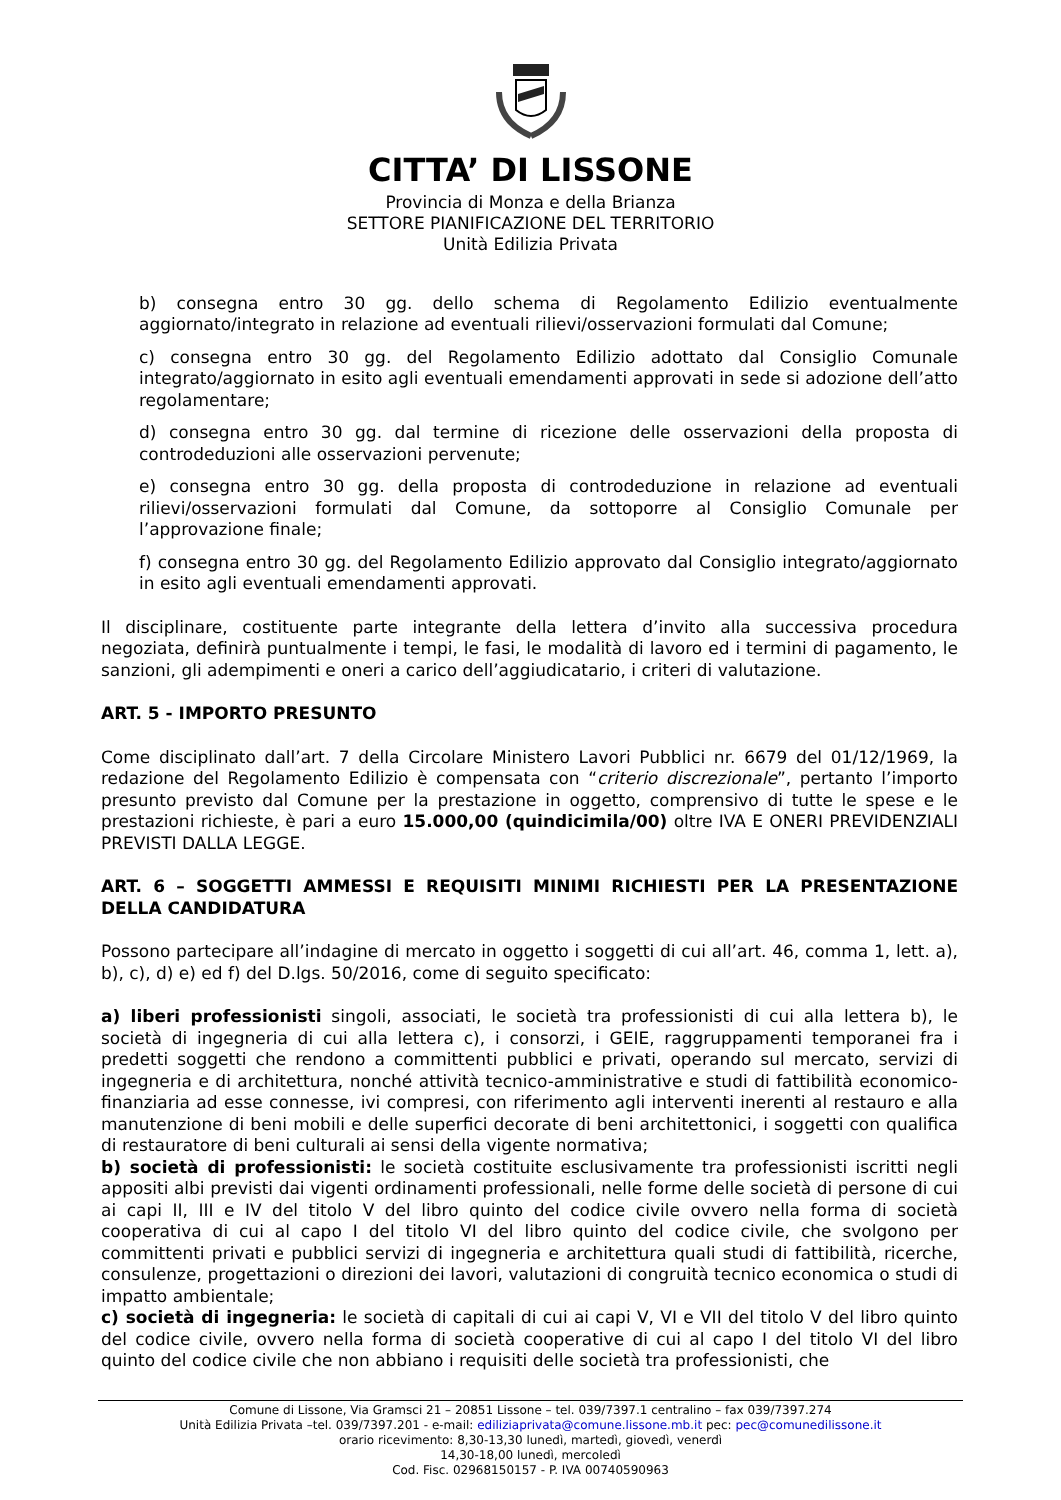CITTA’ DI LISSONE
Provincia di Monza e della Brianza
SETTORE PIANIFICAZIONE DEL TERRITORIO
Unità Edilizia Privata
b) consegna entro 30 gg. dello schema di Regolamento Edilizio eventualmente aggiornato/integrato in relazione ad eventuali rilievi/osservazioni formulati dal Comune;
c) consegna entro 30 gg. del Regolamento Edilizio adottato dal Consiglio Comunale integrato/aggiornato in esito agli eventuali emendamenti approvati in sede si adozione dell’atto regolamentare;
d) consegna entro 30 gg. dal termine di ricezione delle osservazioni della proposta di controdeduzioni alle osservazioni pervenute;
e) consegna entro 30 gg. della proposta di controdeduzione in relazione ad eventuali rilievi/osservazioni formulati dal Comune, da sottoporre al Consiglio Comunale per l’approvazione finale;
f) consegna entro 30 gg. del Regolamento Edilizio approvato dal Consiglio integrato/aggiornato in esito agli eventuali emendamenti approvati.
Il disciplinare, costituente parte integrante della lettera d’invito alla successiva procedura negoziata, definirà puntualmente i tempi, le fasi, le modalità di lavoro ed i termini di pagamento, le sanzioni, gli adempimenti e oneri a carico dell’aggiudicatario, i criteri di valutazione.
ART. 5 - IMPORTO PRESUNTO
Come disciplinato dall’art. 7 della Circolare Ministero Lavori Pubblici nr. 6679 del 01/12/1969, la redazione del Regolamento Edilizio è compensata con “criterio discrezionale”, pertanto l’importo presunto previsto dal Comune per la prestazione in oggetto, comprensivo di tutte le spese e le prestazioni richieste, è pari a euro 15.000,00 (quindicimila/00) oltre IVA E ONERI PREVIDENZIALI PREVISTI DALLA LEGGE.
ART. 6 – SOGGETTI AMMESSI E REQUISITI MINIMI RICHIESTI PER LA PRESENTAZIONE DELLA CANDIDATURA
Possono partecipare all’indagine di mercato in oggetto i soggetti di cui all’art. 46, comma 1, lett. a), b), c), d) e) ed f) del D.lgs. 50/2016, come di seguito specificato:
a) liberi professionisti singoli, associati, le società tra professionisti di cui alla lettera b), le società di ingegneria di cui alla lettera c), i consorzi, i GEIE, raggruppamenti temporanei fra i predetti soggetti che rendono a committenti pubblici e privati, operando sul mercato, servizi di ingegneria e di architettura, nonché attività tecnico-amministrative e studi di fattibilità economico-finanziaria ad esse connesse, ivi compresi, con riferimento agli interventi inerenti al restauro e alla manutenzione di beni mobili e delle superfici decorate di beni architettonici, i soggetti con qualifica di restauratore di beni culturali ai sensi della vigente normativa;
b) società di professionisti: le società costituite esclusivamente tra professionisti iscritti negli appositi albi previsti dai vigenti ordinamenti professionali, nelle forme delle società di persone di cui ai capi II, III e IV del titolo V del libro quinto del codice civile ovvero nella forma di società cooperativa di cui al capo I del titolo VI del libro quinto del codice civile, che svolgono per committenti privati e pubblici servizi di ingegneria e architettura quali studi di fattibilità, ricerche, consulenze, progettazioni o direzioni dei lavori, valutazioni di congruità tecnico economica o studi di impatto ambientale;
c) società di ingegneria: le società di capitali di cui ai capi V, VI e VII del titolo V del libro quinto del codice civile, ovvero nella forma di società cooperative di cui al capo I del titolo VI del libro quinto del codice civile che non abbiano i requisiti delle società tra professionisti, che
Comune di Lissone, Via Gramsci 21 – 20851 Lissone – tel. 039/7397.1 centralino – fax 039/7397.274
Unità Edilizia Privata –tel. 039/7397.201 - e-mail: ediliziaprivata@comune.lissone.mb.it pec: pec@comunedilissone.it
orario ricevimento: 8,30-13,30 lunedì, martedì, giovedì, venerdì
14,30-18,00 lunedì, mercoledì
Cod. Fisc. 02968150157 - P. IVA 00740590963